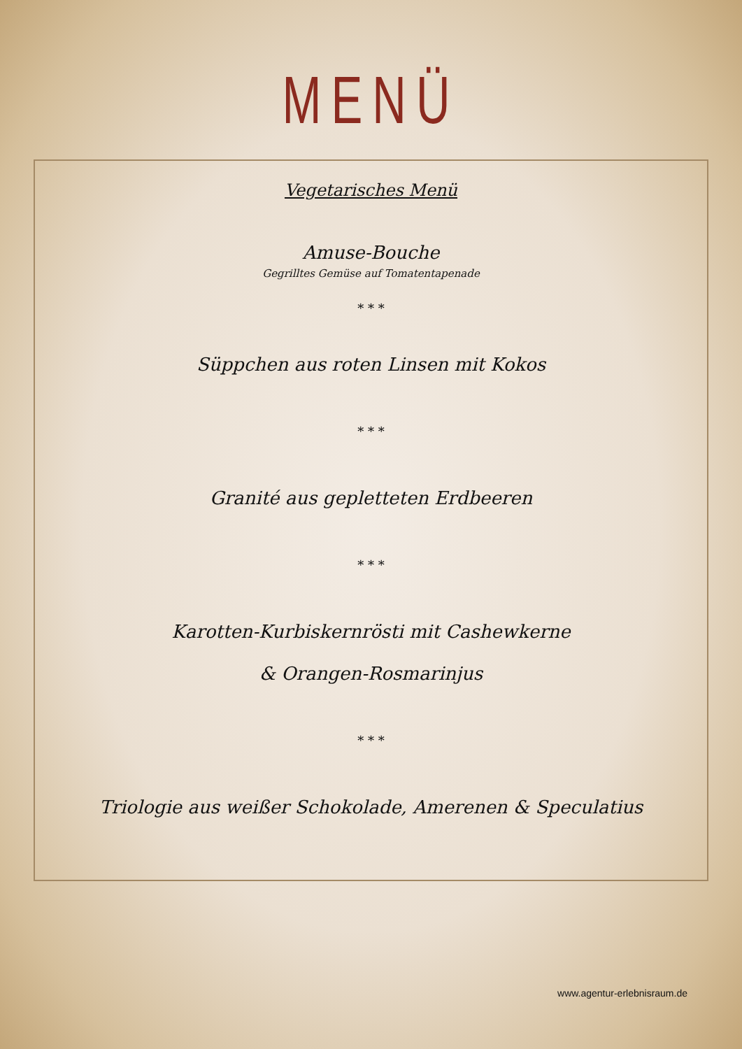MENÜ
Vegetarisches Menü
Amuse-Bouche
Gegrilltes Gemüse auf Tomatentapenade
* * *
Süppchen aus roten Linsen mit Kokos
* * *
Granité aus gepletteten Erdbeeren
* * *
Karotten-Kurbiskernrösti mit Cashewkerne
& Orangen-Rosmarinjus
* * *
Triologie aus weißer Schokolade, Amerenen & Speculatius
www.agentur-erlebnisraum.de